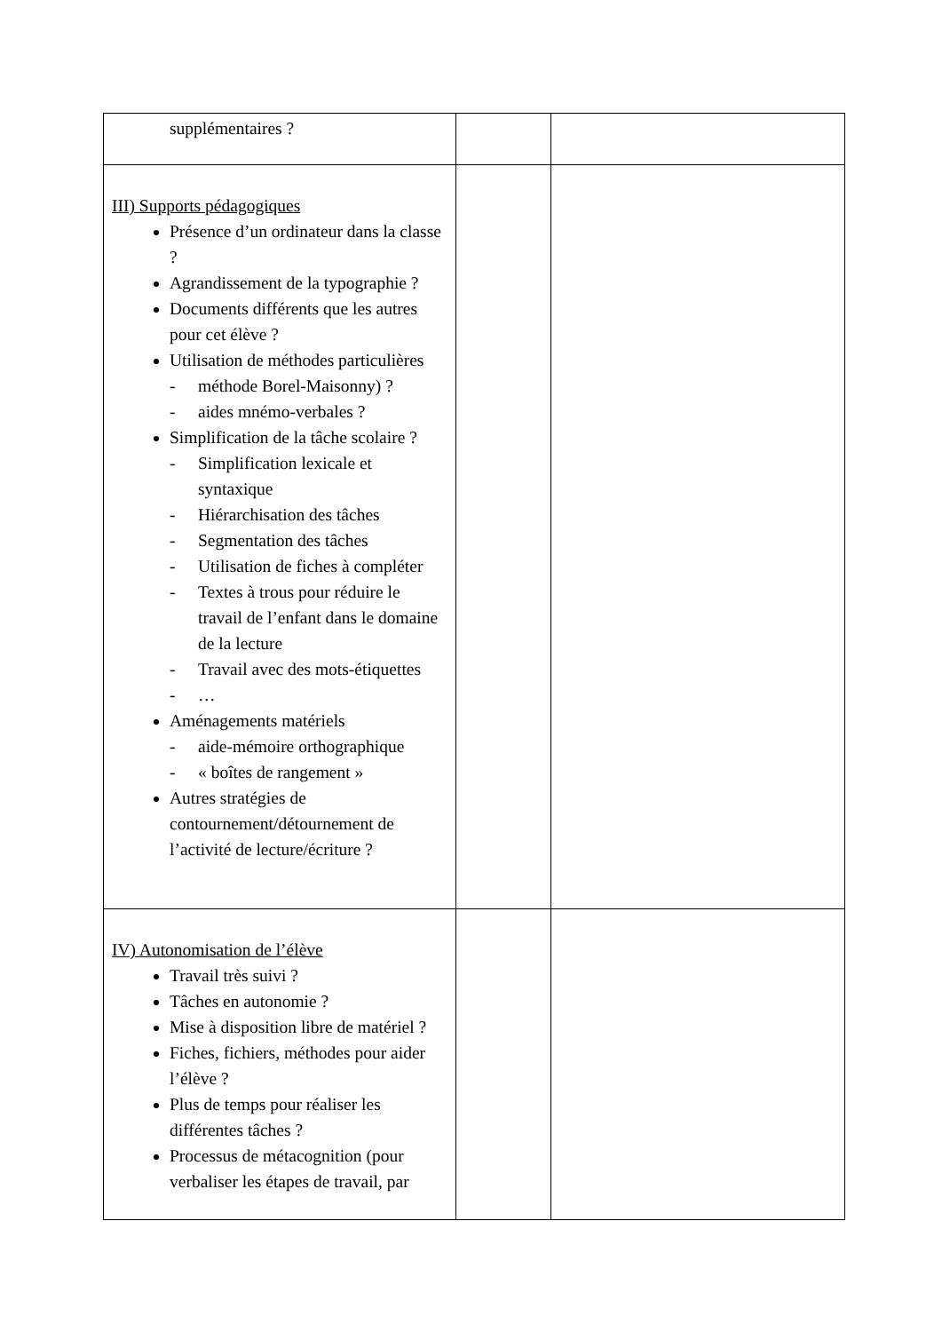| supplémentaires ? | | |
| III) Supports pédagogiques Présence d’un ordinateur dans la classe ? Agrandissement de la typographie ? Documents différents que les autres pour cet élève ? Utilisation de méthodes particulières - méthode Borel-Maisonny) ? - aides mnémo-verbales ? Simplification de la tâche scolaire ? - Simplification lexicale et syntaxique - Hiérarchisation des tâches - Segmentation des tâches - Utilisation de fiches à compléter - Textes à trous pour réduire le travail de l’enfant dans le domaine de la lecture - Travail avec des mots-étiquettes - … Aménagements matériels - aide-mémoire orthographique - « boîtes de rangement » Autres stratégies de contournement/détournement de l’activité de lecture/écriture ? | | |
| IV) Autonomisation de l’élève Travail très suivi ? Tâches en autonomie ? Mise à disposition libre de matériel ? Fiches, fichiers, méthodes pour aider l’élève ? Plus de temps pour réaliser les différentes tâches ? Processus de métacognition (pour verbaliser les étapes de travail, par | | |